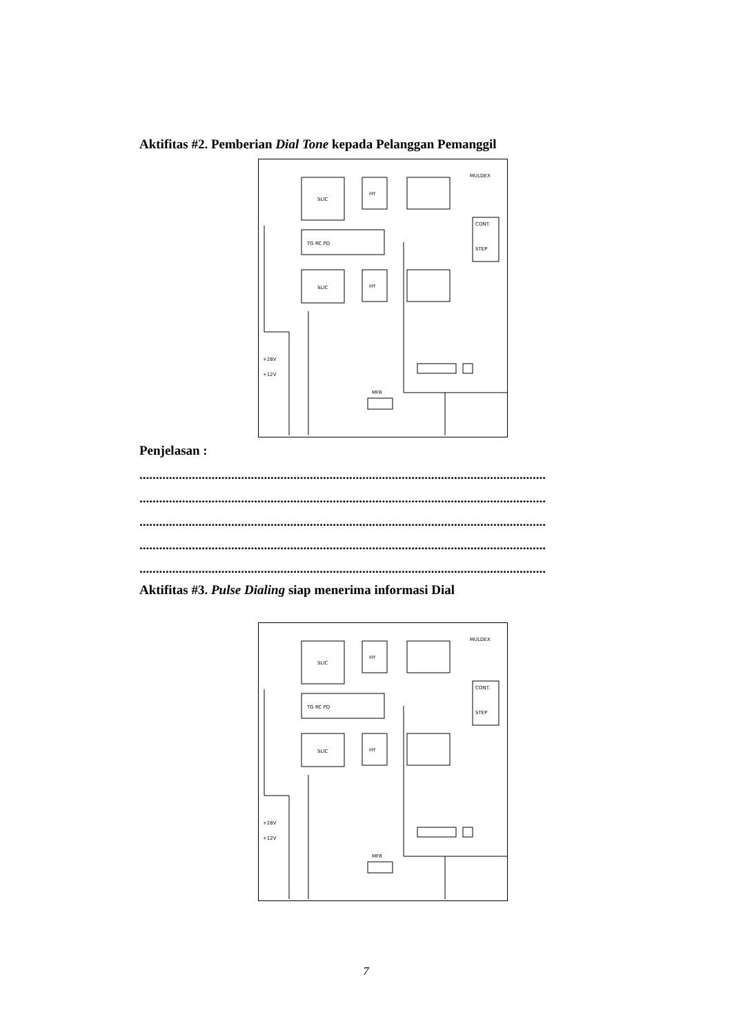Aktifitas #2. Pemberian Dial Tone kepada Pelanggan Pemanggil
SLIC
HY
MULDEX
TG RC PD
SLIC
HY
CONT.
STEP
MFR
+28V
+12V
Penjelasan :
............................................................................................................................
............................................................................................................................
............................................................................................................................
............................................................................................................................
............................................................................................................................
Aktifitas #3. Pulse Dialing siap menerima informasi Dial
SLIC
HY
MULDEX
TG RC PD
SLIC
HY
CONT.
STEP
MFR
+28V
+12V
7